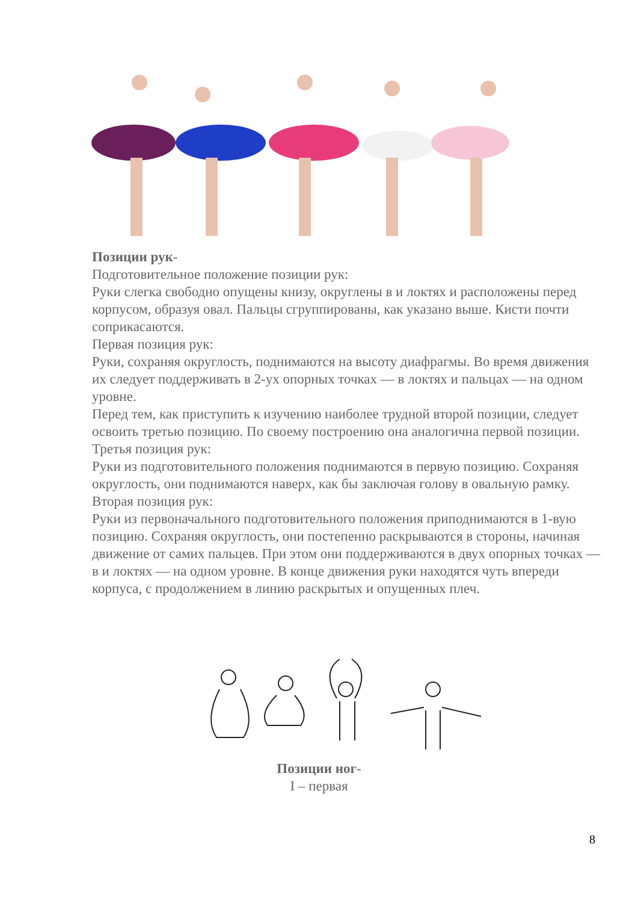Позиции рук-
Подготовительное положение позиции рук:
Руки слегка свободно опущены книзу, округлены в и локтях и расположены перед корпусом, образуя овал. Пальцы сгруппированы, как указано выше. Кисти почти соприкасаются.
Первая позиция рук:
Руки, сохраняя округлость, поднимаются на высоту диафрагмы. Во время движения их следует поддерживать в 2-ух опорных точках — в локтях и пальцах — на одном уровне.
Перед тем, как приступить к изучению наиболее трудной второй позиции, следует освоить третью позицию. По своему построению она аналогична первой позиции.
Третья позиция рук:
Руки из подготовительного положения поднимаются в первую позицию. Сохраняя округлость, они поднимаются наверх, как бы заключая голову в овальную рамку.
Вторая позиция рук:
Руки из первоначального подготовительного положения приподнимаются в 1-вую позицию. Сохраняя округлость, они постепенно раскрываются в стороны, начиная движение от самих пальцев. При этом они поддерживаются в двух опорных точках — в и локтях — на одном уровне. В конце движения руки находятся чуть впереди корпуса, с продолжением в линию раскрытых и опущенных плеч.
Позиции ног-
I – первая
8